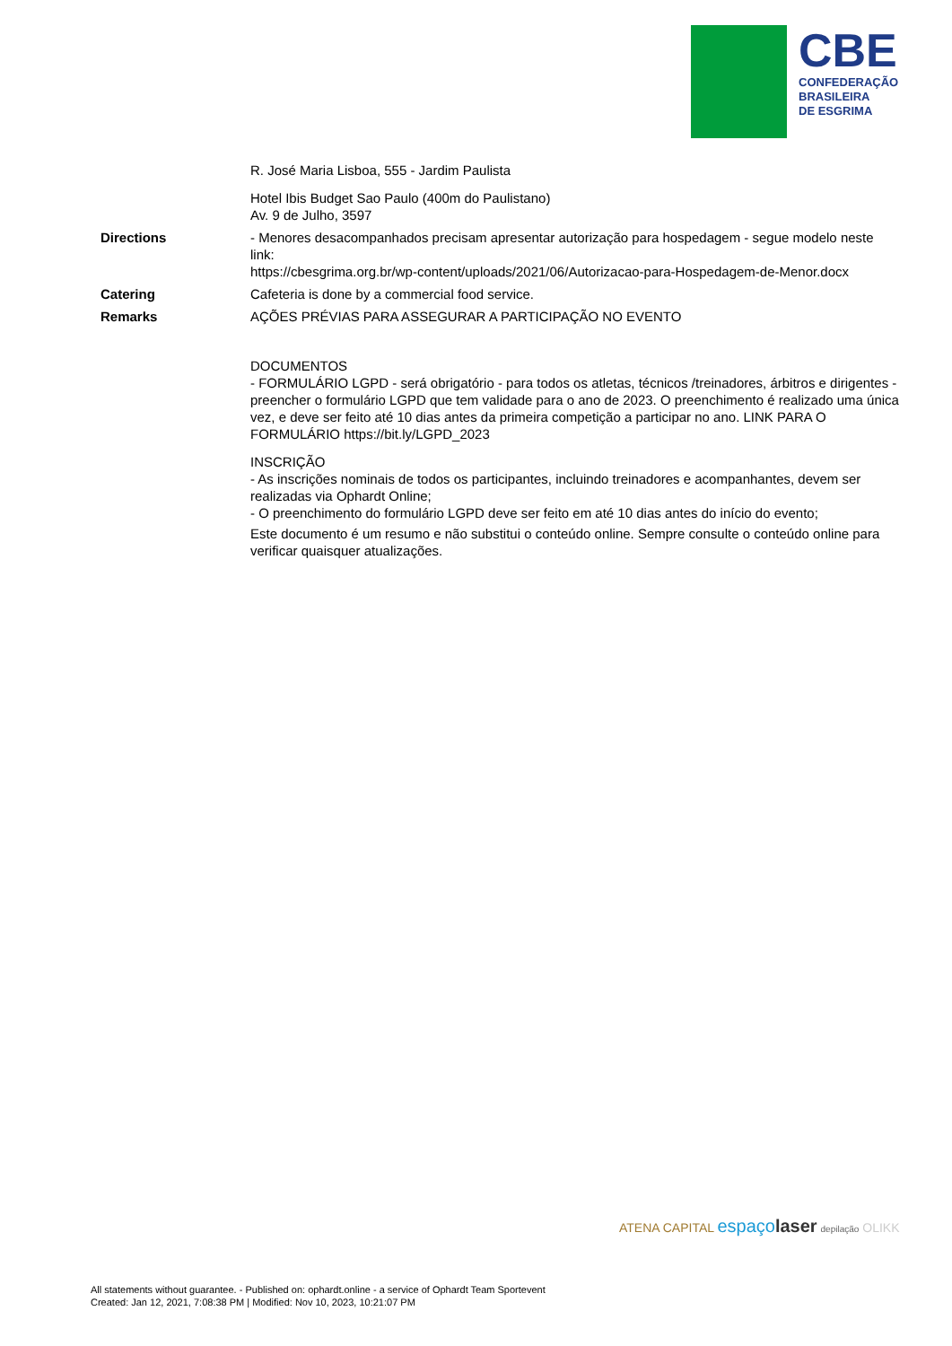CBE
CONFEDERAÇÃO
BRASILEIRA
DE ESGRIMA
| | R. José Maria Lisboa, 555 - Jardim Paulista Hotel Ibis Budget Sao Paulo (400m do Paulistano) Av. 9 de Julho, 3597 |
| Directions | - Menores desacompanhados precisam apresentar autorização para hospedagem - segue modelo neste link: https://cbesgrima.org.br/wp-content/uploads/2021/06/Autorizacao-para-Hospedagem-de-Menor.docx |
| Catering | Cafeteria is done by a commercial food service. |
| Remarks | AÇÕES PRÉVIAS PARA ASSEGURAR A PARTICIPAÇÃO NO EVENTO DOCUMENTOS - FORMULÁRIO LGPD - será obrigatório - para todos os atletas, técnicos /treinadores, árbitros e dirigentes - preencher o formulário LGPD que tem validade para o ano de 2023. O preenchimento é realizado uma única vez, e deve ser feito até 10 dias antes da primeira competição a participar no ano. LINK PARA O FORMULÁRIO https://bit.ly/LGPD_2023 INSCRIÇÃO - As inscrições nominais de todos os participantes, incluindo treinadores e acompanhantes, devem ser realizadas via Ophardt Online; - O preenchimento do formulário LGPD deve ser feito em até 10 dias antes do início do evento; Este documento é um resumo e não substitui o conteúdo online. Sempre consulte o conteúdo online para verificar quaisquer atualizações. |
ATENA CAPITAL espaçolaser depilação OLIKK
All statements without guarantee. - Published on: ophardt.online - a service of Ophardt Team Sportevent
Created: Jan 12, 2021, 7:08:38 PM | Modified: Nov 10, 2023, 10:21:07 PM